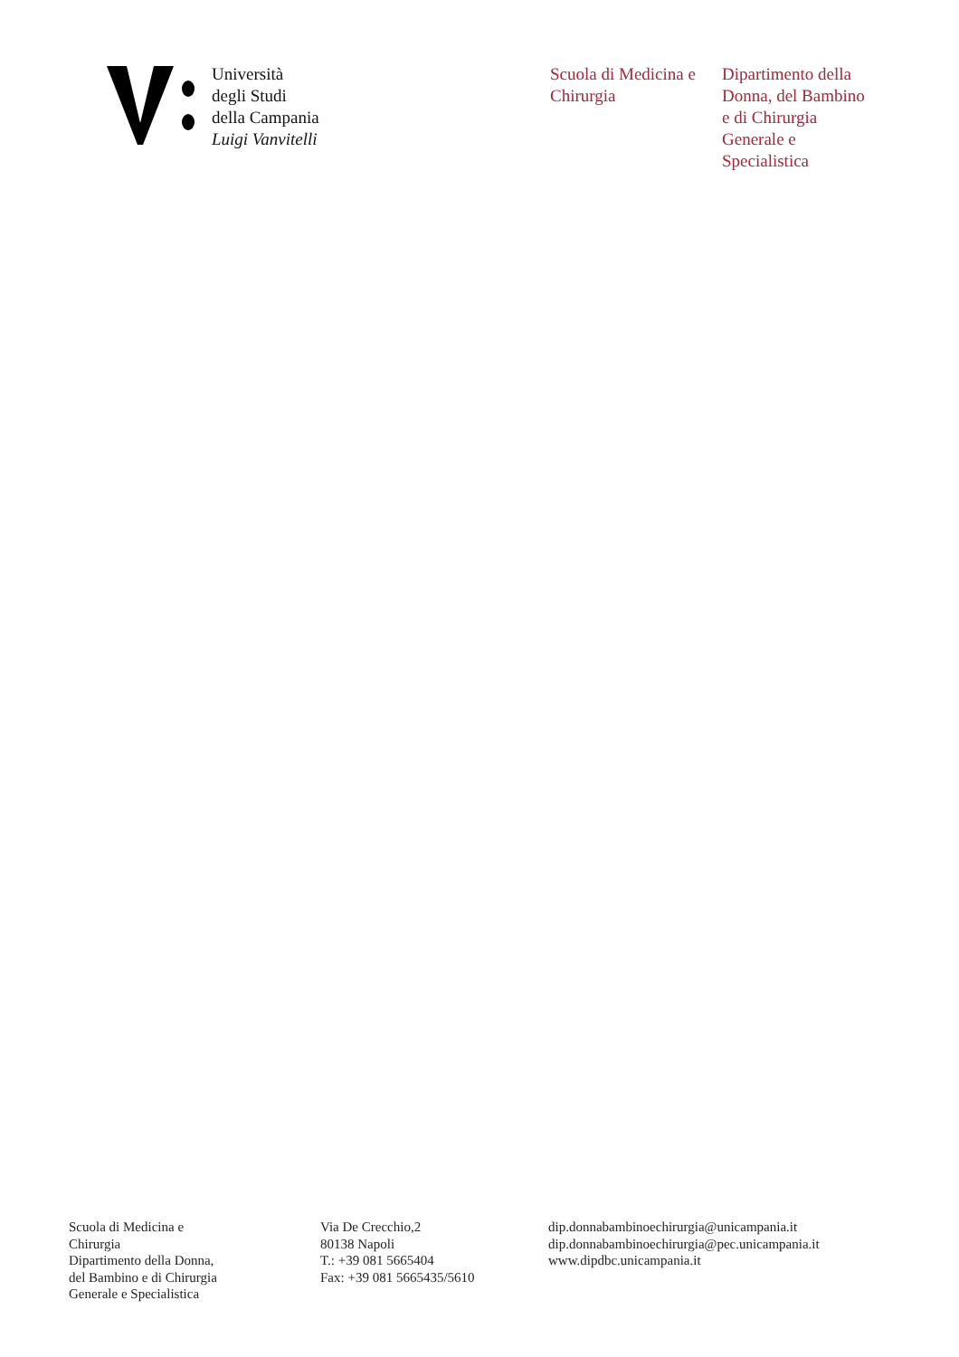Università
degli Studi
della Campania
Luigi Vanvitelli
Scuola di Medicina e Chirurgia
Dipartimento della Donna, del Bambino e di Chirurgia Generale e Specialistica
Scuola di Medicina e
Chirurgia
Dipartimento della Donna,
del Bambino e di Chirurgia
Generale e Specialistica
Via De Crecchio,2
80138 Napoli
T.: +39 081 5665404
Fax: +39 081 5665435/5610
dip.donnabambinoechirurgia@unicampania.it
dip.donnabambinoechirurgia@pec.unicampania.it
www.dipdbc.unicampania.it